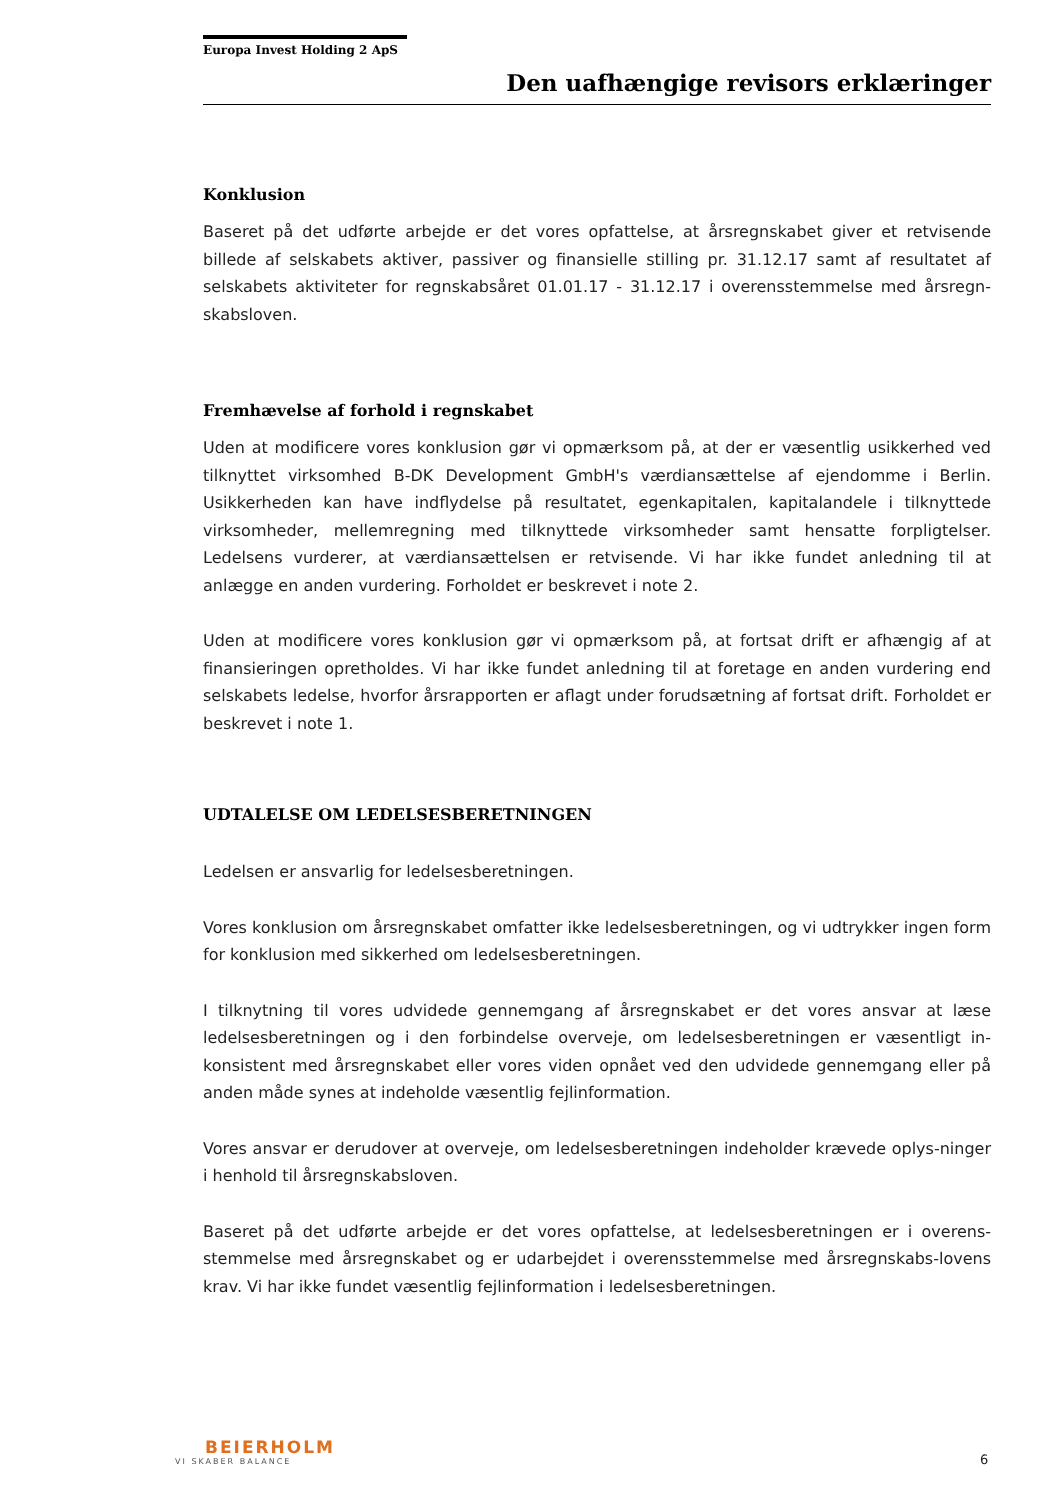Europa Invest Holding 2 ApS
Den uafhængige revisors erklæringer
Konklusion
Baseret på det udførte arbejde er det vores opfattelse, at årsregnskabet giver et retvisende billede af selskabets aktiver, passiver og finansielle stilling pr. 31.12.17 samt af resultatet af selskabets aktiviteter for regnskabsåret 01.01.17 - 31.12.17 i overensstemmelse med årsregn-skabsloven.
Fremhævelse af forhold i regnskabet
Uden at modificere vores konklusion gør vi opmærksom på, at der er væsentlig usikkerhed ved tilknyttet virksomhed B-DK Development GmbH's værdiansættelse af ejendomme i Berlin. Usikkerheden kan have indflydelse på resultatet, egenkapitalen, kapitalandele i tilknyttede virksomheder, mellemregning med tilknyttede virksomheder samt hensatte forpligtelser. Ledelsens vurderer, at værdiansættelsen er retvisende. Vi har ikke fundet anledning til at anlægge en anden vurdering. Forholdet er beskrevet i note 2.
Uden at modificere vores konklusion gør vi opmærksom på, at fortsat drift er afhængig af at finansieringen opretholdes. Vi har ikke fundet anledning til at foretage en anden vurdering end selskabets ledelse, hvorfor årsrapporten er aflagt under forudsætning af fortsat drift. Forholdet er beskrevet i note 1.
UDTALELSE OM LEDELSESBERETNINGEN
Ledelsen er ansvarlig for ledelsesberetningen.
Vores konklusion om årsregnskabet omfatter ikke ledelsesberetningen, og vi udtrykker ingen form for konklusion med sikkerhed om ledelsesberetningen.
I tilknytning til vores udvidede gennemgang af årsregnskabet er det vores ansvar at læse ledelsesberetningen og i den forbindelse overveje, om ledelsesberetningen er væsentligt in-konsistent med årsregnskabet eller vores viden opnået ved den udvidede gennemgang eller på anden måde synes at indeholde væsentlig fejlinformation.
Vores ansvar er derudover at overveje, om ledelsesberetningen indeholder krævede oplys-ninger i henhold til årsregnskabsloven.
Baseret på det udførte arbejde er det vores opfattelse, at ledelsesberetningen er i overens-stemmelse med årsregnskabet og er udarbejdet i overensstemmelse med årsregnskabs-lovens krav. Vi har ikke fundet væsentlig fejlinformation i ledelsesberetningen.
BEIERHOLM
VI SKABER BALANCE
6